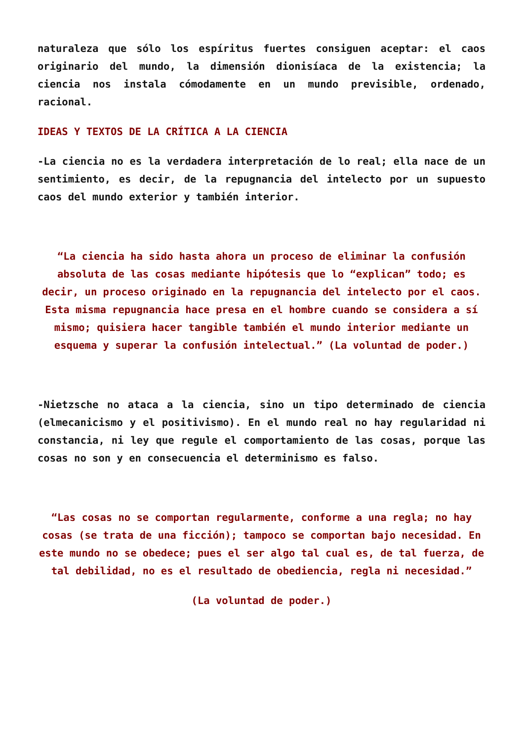naturaleza que sólo los espíritus fuertes consiguen aceptar: el caos originario del mundo, la dimensión dionisíaca de la existencia; la ciencia nos instala cómodamente en un mundo previsible, ordenado, racional.
IDEAS Y TEXTOS DE LA CRÍTICA A LA CIENCIA
-La ciencia no es la verdadera interpretación de lo real; ella nace de un sentimiento, es decir, de la repugnancia del intelecto por un supuesto caos del mundo exterior y también interior.
“La ciencia ha sido hasta ahora un proceso de eliminar la confusión absoluta de las cosas mediante hipótesis que lo “explican” todo; es decir, un proceso originado en la repugnancia del intelecto por el caos. Esta misma repugnancia hace presa en el hombre cuando se considera a sí mismo; quisiera hacer tangible también el mundo interior mediante un esquema y superar la confusión intelectual.” (La voluntad de poder.)
-Nietzsche no ataca a la ciencia, sino un tipo determinado de ciencia (elmecanicismo y el positivismo). En el mundo real no hay regularidad ni constancia, ni ley que regule el comportamiento de las cosas, porque las cosas no son y en consecuencia el determinismo es falso.
“Las cosas no se comportan regularmente, conforme a una regla; no hay cosas (se trata de una ficción); tampoco se comportan bajo necesidad. En este mundo no se obedece; pues el ser algo tal cual es, de tal fuerza, de tal debilidad, no es el resultado de obediencia, regla ni necesidad.”
(La voluntad de poder.)